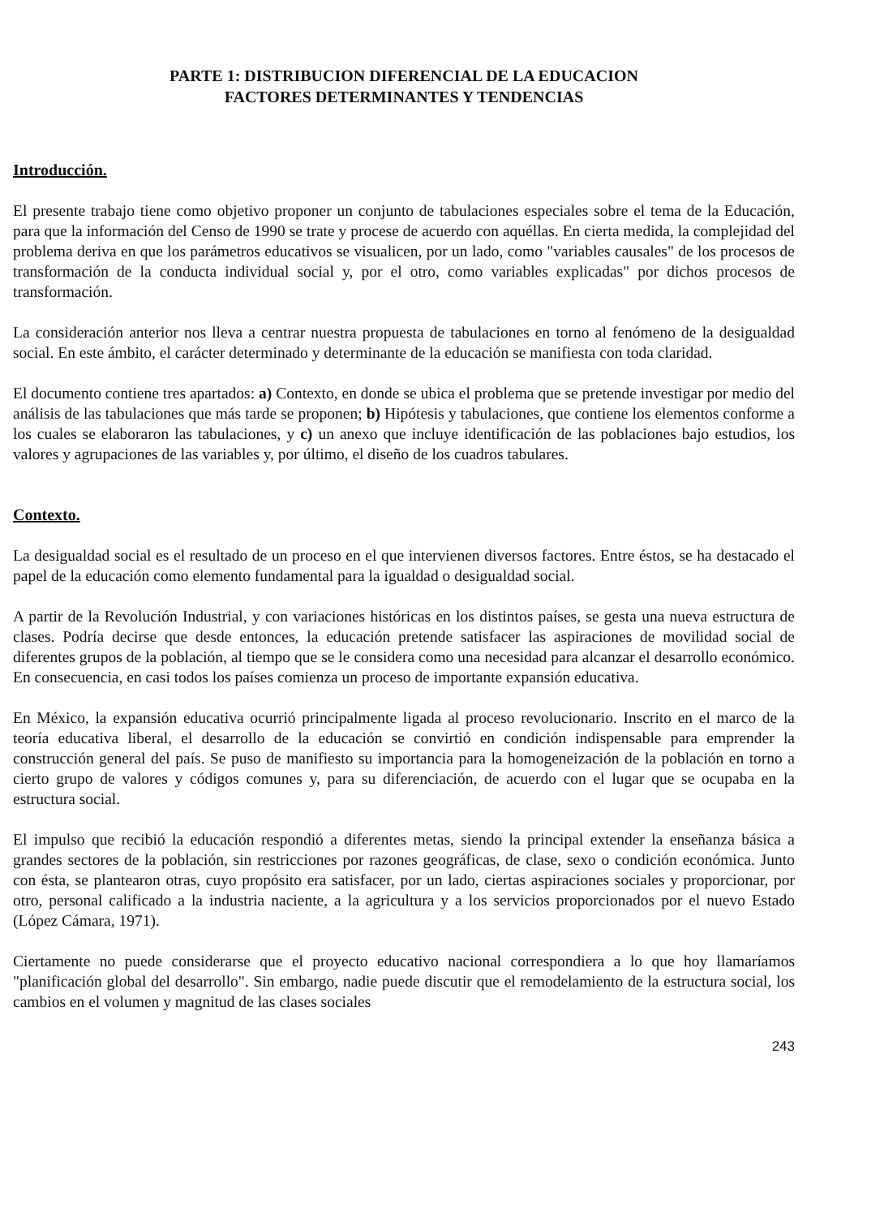PARTE 1: DISTRIBUCION DIFERENCIAL DE LA EDUCACION
FACTORES DETERMINANTES Y TENDENCIAS
Introducción.
El presente trabajo tiene como objetivo proponer un conjunto de tabulaciones especiales sobre el tema de la Educación, para que la información del Censo de 1990 se trate y procese de acuerdo con aquéllas. En cierta medida, la complejidad del problema deriva en que los parámetros educativos se visualicen, por un lado, como "variables causales" de los procesos de transformación de la conducta individual social y, por el otro, como variables explicadas" por dichos procesos de transformación.
La consideración anterior nos lleva a centrar nuestra propuesta de tabulaciones en torno al fenómeno de la desigualdad social. En este ámbito, el carácter determinado y determinante de la educación se manifiesta con toda claridad.
El documento contiene tres apartados: a) Contexto, en donde se ubica el problema que se pretende investigar por medio del análisis de las tabulaciones que más tarde se proponen; b) Hipótesis y tabulaciones, que contiene los elementos conforme a los cuales se elaboraron las tabulaciones, y c) un anexo que incluye identificación de las poblaciones bajo estudios, los valores y agrupaciones de las variables y, por último, el diseño de los cuadros tabulares.
Contexto.
La desigualdad social es el resultado de un proceso en el que intervienen diversos factores. Entre éstos, se ha destacado el papel de la educación como elemento fundamental para la igualdad o desigualdad social.
A partir de la Revolución Industrial, y con variaciones históricas en los distintos países, se gesta una nueva estructura de clases. Podría decirse que desde entonces, la educación pretende satisfacer las aspiraciones de movilidad social de diferentes grupos de la población, al tiempo que se le considera como una necesidad para alcanzar el desarrollo económico. En consecuencia, en casi todos los países comienza un proceso de importante expansión educativa.
En México, la expansión educativa ocurrió principalmente ligada al proceso revolucionario. Inscrito en el marco de la teoría educativa liberal, el desarrollo de la educación se convirtió en condición indispensable para emprender la construcción general del país. Se puso de manifiesto su importancia para la homogeneización de la población en torno a cierto grupo de valores y códigos comunes y, para su diferenciación, de acuerdo con el lugar que se ocupaba en la estructura social.
El impulso que recibió la educación respondió a diferentes metas, siendo la principal extender la enseñanza básica a grandes sectores de la población, sin restricciones por razones geográficas, de clase, sexo o condición económica. Junto con ésta, se plantearon otras, cuyo propósito era satisfacer, por un lado, ciertas aspiraciones sociales y proporcionar, por otro, personal calificado a la industria naciente, a la agricultura y a los servicios proporcionados por el nuevo Estado (López Cámara, 1971).
Ciertamente no puede considerarse que el proyecto educativo nacional correspondiera a lo que hoy llamaríamos "planificación global del desarrollo". Sin embargo, nadie puede discutir que el remodelamiento de la estructura social, los cambios en el volumen y magnitud de las clases sociales
243